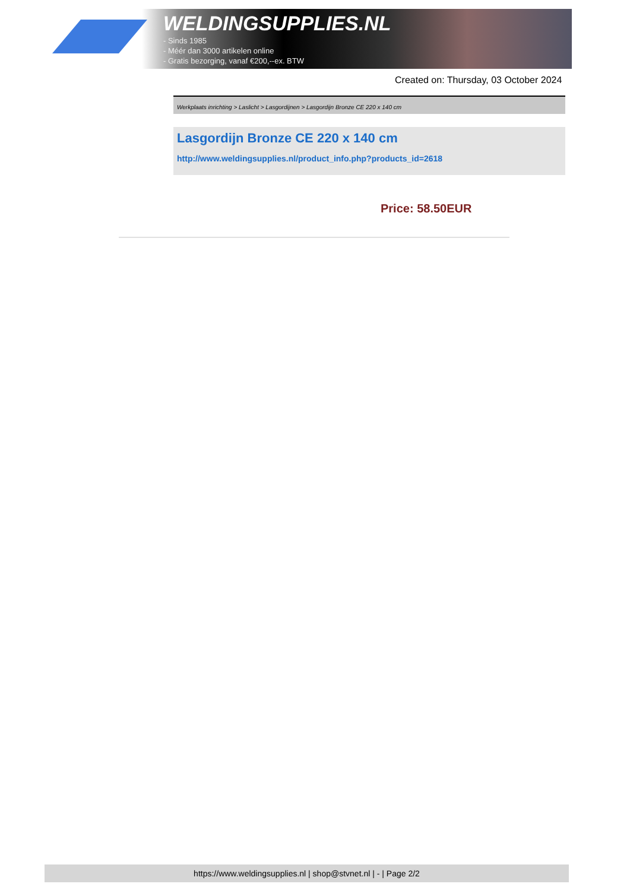WELDINGSUPPLIES.NL
- Sinds 1985
- Méér dan 3000 artikelen online
- Gratis bezorging, vanaf €200,--ex. BTW
Created on: Thursday, 03 October 2024
Werkplaats inrichting > Laslicht > Lasgordijnen > Lasgordijn Bronze CE 220 x 140 cm
Lasgordijn Bronze CE 220 x 140 cm
http://www.weldingsupplies.nl/product_info.php?products_id=2618
Price: 58.50EUR
https://www.weldingsupplies.nl | shop@stvnet.nl | - | Page 2/2